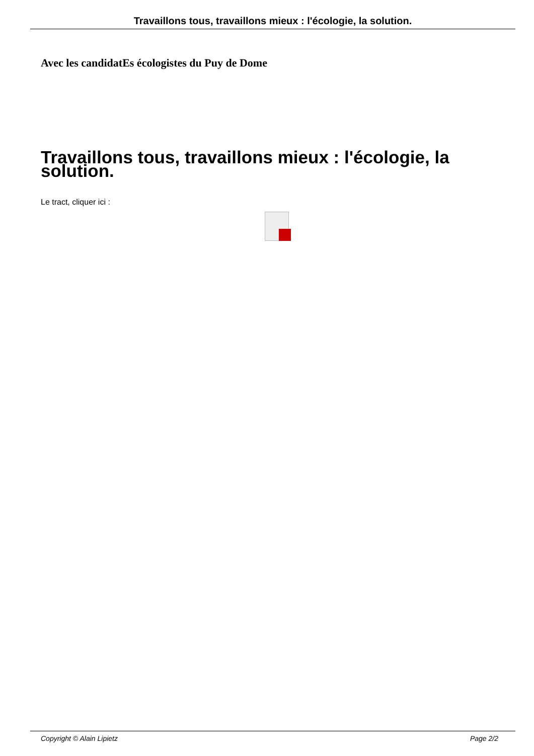Travaillons tous, travaillons mieux : l'écologie, la solution.
Avec les candidatEs écologistes du Puy de Dome
Travaillons tous, travaillons mieux : l'écologie, la solution.
Le tract, cliquer ici :
Copyright © Alain Lipietz Page 2/2